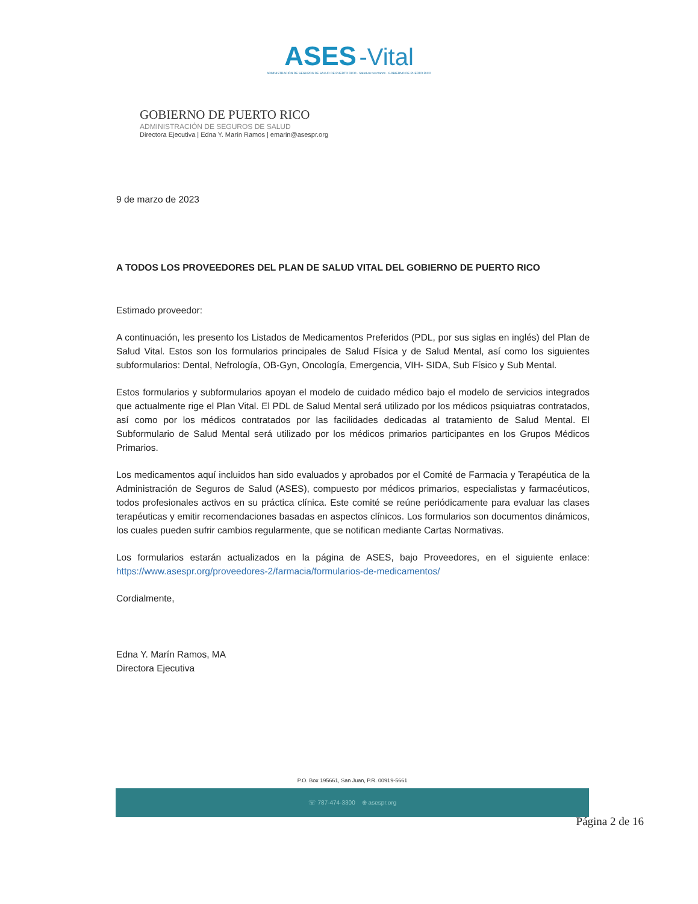ASES -Vital
ADMINISTRACIÓN DE SEGUROS DE SALUD DE PUERTO RICO · Salud en tus manos · GOBIERNO DE PUERTO RICO
GOBIERNO DE PUERTO RICO
ADMINISTRACIÓN DE SEGUROS DE SALUD
Directora Ejecutiva | Edna Y. Marín Ramos | emarin@asespr.org
9 de marzo de 2023
A TODOS LOS PROVEEDORES DEL PLAN DE SALUD VITAL DEL GOBIERNO DE PUERTO RICO
Estimado proveedor:
A continuación, les presento los Listados de Medicamentos Preferidos (PDL, por sus siglas en inglés) del Plan de Salud Vital. Estos son los formularios principales de Salud Física y de Salud Mental, así como los siguientes subformularios: Dental, Nefrología, OB-Gyn, Oncología, Emergencia, VIH- SIDA, Sub Físico y Sub Mental.
Estos formularios y subformularios apoyan el modelo de cuidado médico bajo el modelo de servicios integrados que actualmente rige el Plan Vital. El PDL de Salud Mental será utilizado por los médicos psiquiatras contratados, así como por los médicos contratados por las facilidades dedicadas al tratamiento de Salud Mental. El Subformulario de Salud Mental será utilizado por los médicos primarios participantes en los Grupos Médicos Primarios.
Los medicamentos aquí incluidos han sido evaluados y aprobados por el Comité de Farmacia y Terapéutica de la Administración de Seguros de Salud (ASES), compuesto por médicos primarios, especialistas y farmacéuticos, todos profesionales activos en su práctica clínica. Este comité se reúne periódicamente para evaluar las clases terapéuticas y emitir recomendaciones basadas en aspectos clínicos. Los formularios son documentos dinámicos, los cuales pueden sufrir cambios regularmente, que se notifican mediante Cartas Normativas.
Los formularios estarán actualizados en la página de ASES, bajo Proveedores, en el siguiente enlace: https://www.asespr.org/proveedores-2/farmacia/formularios-de-medicamentos/
Cordialmente,
Edna Y. Marín Ramos, MA
Directora Ejecutiva
P.O. Box 195661, San Juan, P.R. 00919-5661
☏ 787-474-3300 ⊕ asespr.org
Página 2 de 16